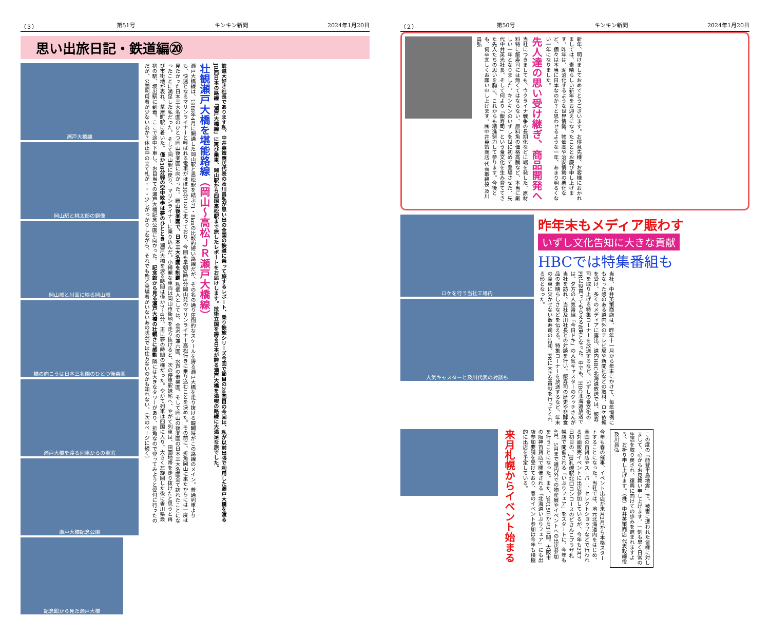（３） 第51号 キンキン新聞 2024年1月20日
思い出旅日記・鉄道編⑳
瀬戸大橋線
岡山駅と桃太郎の銅像
岡山城と川面に映る岡山城
橋の向こうは日本三名園のひとつ後楽園
瀬戸大橋を渡る列車からの車窓
瀬戸大橋記念公園
鉄道大好き社長であります私、中井英策商店代表の及川昌弘が思い出の全国の鉄道に乗って旅するレポート、乗り鉄旅シリーズ今回で節目の20回目の今回は、私が以前出張で利用した瀬戸大橋を渡るJR西日本の路線「瀬戸大橋線」に再び乗車、岡山駅から四国高松駅まで旅したレポートをお届けします。技術立国を誇る日本が誇る瀬戸大橋を満喫の路線に大満足な旅でした。
壮観瀬戸大橋を堪能路線（岡山〜高松ＪＲ瀬戸大橋線）
瀬戸大橋線は、1988年4月に開通した岡山駅と高松駅を結ぶ71・8kmの比較的短い路線だが、その名の通り圧倒的なスケールを誇る瀬戸大橋を走り抜ける醍醐味がこの路線のメイン。普通列車よりも、快速となるマリンライナーと呼ばれる電車がほぼ30分ごとに走っており、今回も早朝9時5分岡山発のマリンライナー高松行きに乗り込むことを決めた。その前に、折角岡山に来たからには一度は見たかった日本三大名園のひとつ岡山後楽園に向かった。 岡山後楽園で、日本三大名園を制覇 私個人としては、金沢の兼六園、水戸の偕楽園、そして岡山の後楽園の日本三大名園全て訪れたことになったことに満足した私だった。 そして岡山駅に戻り、マリンライナーに乗り込んだ。小綺麗な車両は岡山市街地を走り抜けると、次の停車駅妹尾へ、やがて列車は、田園地帯を走り抜けたと思うと再び市街地が表れ、茶屋町駅に着いた。 僅か10分弱の空中散歩は夢のひととき 瀬戸大橋を渡る時間は僅か7〜8分、正に夢の時間の様だった。やがて列車は四国に入り、大きく左旋回した後に香川県最初の駅、坂出駅に到着。ここで途中下車し、お目当ての瀬戸大橋記念公園に向かった。 記念館から見る瀬戸大橋の壮観さに感動 隣には大きなタワーがあり、折角なので登ってみようと受付に行ったのだが、公園利用者が少ない為か？休止中の立て札が・・・少しがっかりしながら、それでも殆ど来場者がいないあの状況では仕方ないのかも知れない。（次のページに続く）
記念館から見た瀬戸大橋
（２） 第50号 キンキン新聞 2024年1月20日
新年、明けましておめでとうございます。お得意先様、お客様におかれましては、素晴らしい新年をお迎えになったこととお慶び申し上げます。昨年は、泥沼化するような世界情勢、物価高や治安情勢の悪化など、個々は本当に日本なのか？と思わせるような一年、あまり明るくない一年になりました。
先人達の思い受け継ぎ、商品開発へ
当社につきましても、ウクライナ戦争の長期化などに端を発した、原材料特に飯寿司には無くてはならない、原料魚の価格高騰など、本当に厳しい一年となりました。キンキンのいずしを世に初めて登場させた、先代中井英光社長、そして何より「飯寿司」という食文化を生み育ててきた先人たちの思いを胸に、これからも精進努力して参ります。今後とも、何卒宜しくお願い申し上げます。㈱中井英策商店 代表取締役 及川昌弘
ロケを行う当社工場内
人気キャスターと及川代表の対談も
昨年末もメディア賑わす
いずし文化告知に大きな貢献
HBCでは特集番組も
当社、中井英策商店は、昨年十一月から年末にかけて、毎年恒例にもなった感のある道内外のテレビ局や新聞社などの取材、ロケ依頼を受け、多くのメディアに露出、道内HBC北海道放送では、飯寿司を取り上げる特集コーナーを放送するなど、いずしの食文化のPRに役買ってもらえる効果となった。中でも、HBC北海道放送では、夕方の人気番組「今日ドキ」の人気キャスターのグッチさんが当社を訪れ、当社及川社長との対談を行い、飯寿司の歴史や発酵食品の素晴らしさなどを伝える、特集コーナーを放送するなど、年末の食卓に欠かせない飯寿司の告知、PRに大きな貢献を行ってくれる形となった。
来月札幌からイベント始まる
今年も春の催事、イベント出店が来月2月から本格スタートすることになった。当社では、地元北海道内をはじめ、全国の百貨店やスーパー、セレクトショップなどで行われる対面販売イベントに出店参加しているが、今年も2月7日初日の、JR札幌駅北口コンコースのどさんこプラザ札幌店で開催される「いぶりフェア」をスタートに、今年も4月、5月まで道内外での物産展やイベントへの出店参加を行うことになった。また、3月15日から3日間、大阪市の阪神百貨店で開催される「北海道いぶりフェア」にも出店参加要請を受けており、春のイベント参加は今年も積極的に出店を予定している。
この度の「能登半島地震」で、被害に遭われた皆様に対しまして、心からお見舞い申し上げます。一刻も早く日常の生活を取り戻され、復興に向けての歩みを進まれますよう、お祈り申し上げます。（株）中井英策商店 代表取締役 及川昌弘